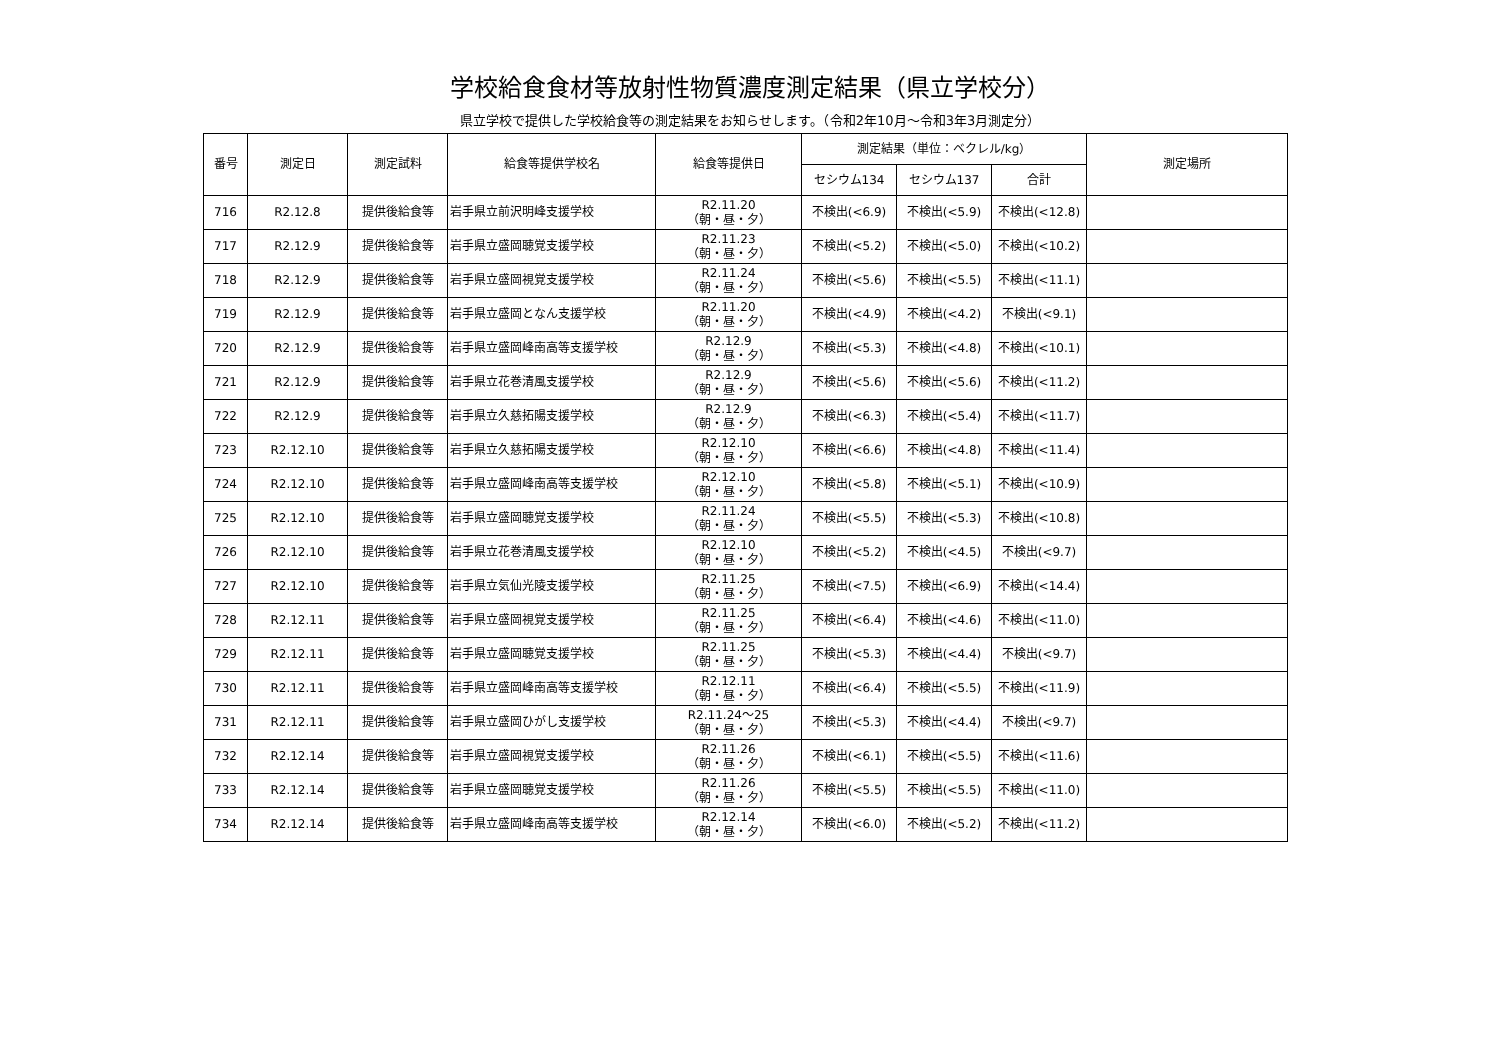学校給食食材等放射性物質濃度測定結果（県立学校分）
県立学校で提供した学校給食等の測定結果をお知らせします。（令和2年10月～令和3年3月測定分）
| 番号 | 測定日 | 測定試料 | 給食等提供学校名 | 給食等提供日 | 測定結果（単位：ベクレル/kg） | | | 測定場所 |
| --- | --- | --- | --- | --- | --- | --- | --- | --- |
| | | | | | セシウム134 | セシウム137 | 合計 | |
| 716 | R2.12.8 | 提供後給食等 | 岩手県立前沢明峰支援学校 | R2.11.20 （朝・昼・夕） | 不検出(<6.9) | 不検出(<5.9) | 不検出(<12.8) | |
| 717 | R2.12.9 | 提供後給食等 | 岩手県立盛岡聴覚支援学校 | R2.11.23 （朝・昼・夕） | 不検出(<5.2) | 不検出(<5.0) | 不検出(<10.2) | |
| 718 | R2.12.9 | 提供後給食等 | 岩手県立盛岡視覚支援学校 | R2.11.24 （朝・昼・夕） | 不検出(<5.6) | 不検出(<5.5) | 不検出(<11.1) | |
| 719 | R2.12.9 | 提供後給食等 | 岩手県立盛岡となん支援学校 | R2.11.20 （朝・昼・夕） | 不検出(<4.9) | 不検出(<4.2) | 不検出(<9.1) | |
| 720 | R2.12.9 | 提供後給食等 | 岩手県立盛岡峰南高等支援学校 | R2.12.9 （朝・昼・夕） | 不検出(<5.3) | 不検出(<4.8) | 不検出(<10.1) | |
| 721 | R2.12.9 | 提供後給食等 | 岩手県立花巻清風支援学校 | R2.12.9 （朝・昼・夕） | 不検出(<5.6) | 不検出(<5.6) | 不検出(<11.2) | |
| 722 | R2.12.9 | 提供後給食等 | 岩手県立久慈拓陽支援学校 | R2.12.9 （朝・昼・夕） | 不検出(<6.3) | 不検出(<5.4) | 不検出(<11.7) | |
| 723 | R2.12.10 | 提供後給食等 | 岩手県立久慈拓陽支援学校 | R2.12.10 （朝・昼・夕） | 不検出(<6.6) | 不検出(<4.8) | 不検出(<11.4) | |
| 724 | R2.12.10 | 提供後給食等 | 岩手県立盛岡峰南高等支援学校 | R2.12.10 （朝・昼・夕） | 不検出(<5.8) | 不検出(<5.1) | 不検出(<10.9) | |
| 725 | R2.12.10 | 提供後給食等 | 岩手県立盛岡聴覚支援学校 | R2.11.24 （朝・昼・夕） | 不検出(<5.5) | 不検出(<5.3) | 不検出(<10.8) | |
| 726 | R2.12.10 | 提供後給食等 | 岩手県立花巻清風支援学校 | R2.12.10 （朝・昼・夕） | 不検出(<5.2) | 不検出(<4.5) | 不検出(<9.7) | |
| 727 | R2.12.10 | 提供後給食等 | 岩手県立気仙光陵支援学校 | R2.11.25 （朝・昼・夕） | 不検出(<7.5) | 不検出(<6.9) | 不検出(<14.4) | |
| 728 | R2.12.11 | 提供後給食等 | 岩手県立盛岡視覚支援学校 | R2.11.25 （朝・昼・夕） | 不検出(<6.4) | 不検出(<4.6) | 不検出(<11.0) | |
| 729 | R2.12.11 | 提供後給食等 | 岩手県立盛岡聴覚支援学校 | R2.11.25 （朝・昼・夕） | 不検出(<5.3) | 不検出(<4.4) | 不検出(<9.7) | |
| 730 | R2.12.11 | 提供後給食等 | 岩手県立盛岡峰南高等支援学校 | R2.12.11 （朝・昼・夕） | 不検出(<6.4) | 不検出(<5.5) | 不検出(<11.9) | |
| 731 | R2.12.11 | 提供後給食等 | 岩手県立盛岡ひがし支援学校 | R2.11.24～25 （朝・昼・夕） | 不検出(<5.3) | 不検出(<4.4) | 不検出(<9.7) | |
| 732 | R2.12.14 | 提供後給食等 | 岩手県立盛岡視覚支援学校 | R2.11.26 （朝・昼・夕） | 不検出(<6.1) | 不検出(<5.5) | 不検出(<11.6) | |
| 733 | R2.12.14 | 提供後給食等 | 岩手県立盛岡聴覚支援学校 | R2.11.26 （朝・昼・夕） | 不検出(<5.5) | 不検出(<5.5) | 不検出(<11.0) | |
| 734 | R2.12.14 | 提供後給食等 | 岩手県立盛岡峰南高等支援学校 | R2.12.14 （朝・昼・夕） | 不検出(<6.0) | 不検出(<5.2) | 不検出(<11.2) | |